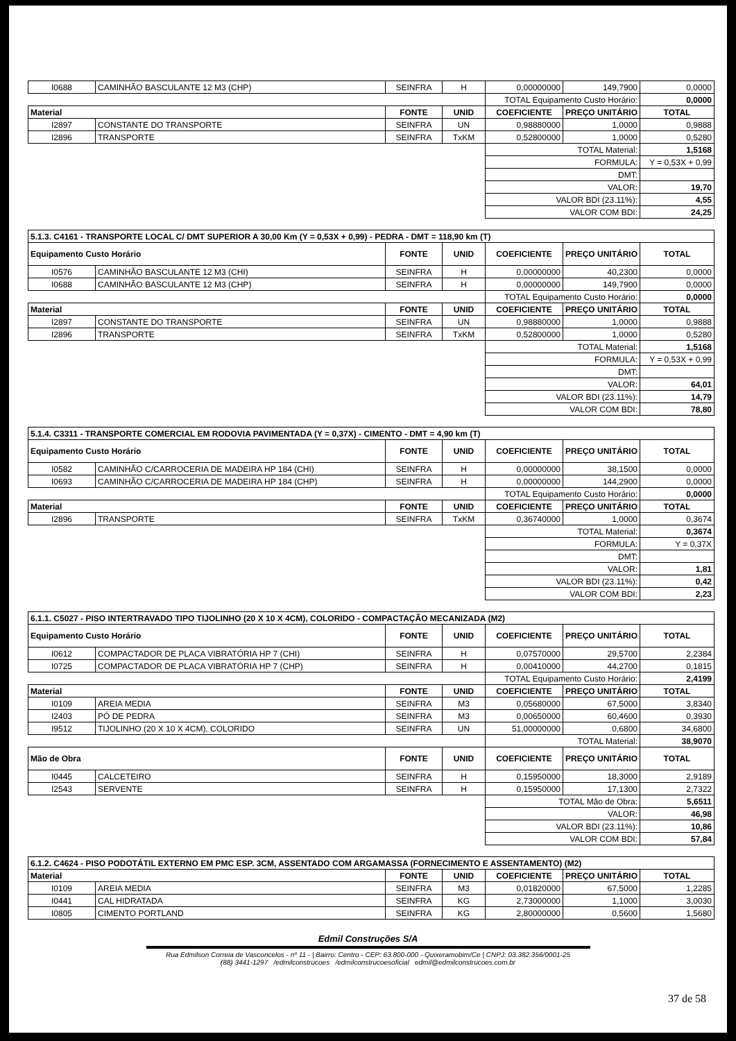| I0688 | CAMINHÃO BASCULANTE 12 M3 (CHP) | SEINFRA | H | 0,00000000 | 149,7900 | 0,0000 |
| | | | | TOTAL Equipamento Custo Horário: | | 0,0000 |
| Material | | FONTE | UNID | COEFICIENTE | PREÇO UNITÁRIO | TOTAL |
| I2897 | CONSTANTE DO TRANSPORTE | SEINFRA | UN | 0,98880000 | 1,0000 | 0,9888 |
| I2896 | TRANSPORTE | SEINFRA | TxKM | 0,52800000 | 1,0000 | 0,5280 |
| | | | | TOTAL Material: | | 1,5168 |
| | | | | FORMULA: | | Y = 0,53X + 0,99 |
| | | | | DMT: | | |
| | | | | VALOR: | | 19,70 |
| | | | | VALOR BDI (23.11%): | | 4,55 |
| | | | | VALOR COM BDI: | | 24,25 |
| 5.1.3. C4161 - TRANSPORTE LOCAL C/ DMT SUPERIOR A 30,00 Km (Y = 0,53X + 0,99) - PEDRA - DMT = 118,90 km (T) | | | | | | |
| Equipamento Custo Horário | | FONTE | UNID | COEFICIENTE | PREÇO UNITÁRIO | TOTAL |
| I0576 | CAMINHÃO BASCULANTE 12 M3 (CHI) | SEINFRA | H | 0,00000000 | 40,2300 | 0,0000 |
| I0688 | CAMINHÃO BASCULANTE 12 M3 (CHP) | SEINFRA | H | 0,00000000 | 149,7900 | 0,0000 |
| | | | | TOTAL Equipamento Custo Horário: | | 0,0000 |
| Material | | FONTE | UNID | COEFICIENTE | PREÇO UNITÁRIO | TOTAL |
| I2897 | CONSTANTE DO TRANSPORTE | SEINFRA | UN | 0,98880000 | 1,0000 | 0,9888 |
| I2896 | TRANSPORTE | SEINFRA | TxKM | 0,52800000 | 1,0000 | 0,5280 |
| | | | | TOTAL Material: | | 1,5168 |
| | | | | FORMULA: | | Y = 0,53X + 0,99 |
| | | | | DMT: | | |
| | | | | VALOR: | | 64,01 |
| | | | | VALOR BDI (23.11%): | | 14,79 |
| | | | | VALOR COM BDI: | | 78,80 |
| 5.1.4. C3311 - TRANSPORTE COMERCIAL EM RODOVIA PAVIMENTADA (Y = 0,37X) - CIMENTO - DMT = 4,90 km (T) | | | | | | |
| Equipamento Custo Horário | | FONTE | UNID | COEFICIENTE | PREÇO UNITÁRIO | TOTAL |
| I0582 | CAMINHÃO C/CARROCERIA DE MADEIRA HP 184 (CHI) | SEINFRA | H | 0,00000000 | 38,1500 | 0,0000 |
| I0693 | CAMINHÃO C/CARROCERIA DE MADEIRA HP 184 (CHP) | SEINFRA | H | 0,00000000 | 144,2900 | 0,0000 |
| | | | | TOTAL Equipamento Custo Horário: | | 0,0000 |
| Material | | FONTE | UNID | COEFICIENTE | PREÇO UNITÁRIO | TOTAL |
| I2896 | TRANSPORTE | SEINFRA | TxKM | 0,36740000 | 1,0000 | 0,3674 |
| | | | | TOTAL Material: | | 0,3674 |
| | | | | FORMULA: | | Y = 0,37X |
| | | | | DMT: | | |
| | | | | VALOR: | | 1,81 |
| | | | | VALOR BDI (23.11%): | | 0,42 |
| | | | | VALOR COM BDI: | | 2,23 |
| 6.1.1. C5027 - PISO INTERTRAVADO TIPO TIJOLINHO (20 X 10 X 4CM), COLORIDO - COMPACTAÇÃO MECANIZADA (M2) | | | | | | |
| Equipamento Custo Horário | | FONTE | UNID | COEFICIENTE | PREÇO UNITÁRIO | TOTAL |
| I0612 | COMPACTADOR DE PLACA VIBRATÓRIA HP 7 (CHI) | SEINFRA | H | 0,07570000 | 29,5700 | 2,2384 |
| I0725 | COMPACTADOR DE PLACA VIBRATÓRIA HP 7 (CHP) | SEINFRA | H | 0,00410000 | 44,2700 | 0,1815 |
| | | | | TOTAL Equipamento Custo Horário: | | 2,4199 |
| Material | | FONTE | UNID | COEFICIENTE | PREÇO UNITÁRIO | TOTAL |
| I0109 | AREIA MEDIA | SEINFRA | M3 | 0,05680000 | 67,5000 | 3,8340 |
| I2403 | PÓ DE PEDRA | SEINFRA | M3 | 0,00650000 | 60,4600 | 0,3930 |
| I9512 | TIJOLINHO (20 X 10 X 4CM), COLORIDO | SEINFRA | UN | 51,00000000 | 0,6800 | 34,6800 |
| | | | | TOTAL Material: | | 38,9070 |
| Mão de Obra | | FONTE | UNID | COEFICIENTE | PREÇO UNITÁRIO | TOTAL |
| I0445 | CALCETEIRO | SEINFRA | H | 0,15950000 | 18,3000 | 2,9189 |
| I2543 | SERVENTE | SEINFRA | H | 0,15950000 | 17,1300 | 2,7322 |
| | | | | TOTAL Mão de Obra: | | 5,6511 |
| | | | | VALOR: | | 46,98 |
| | | | | VALOR BDI (23.11%): | | 10,86 |
| | | | | VALOR COM BDI: | | 57,84 |
| 6.1.2. C4624 - PISO PODOTÁTIL EXTERNO EM PMC ESP. 3CM, ASSENTADO COM ARGAMASSA (FORNECIMENTO E ASSENTAMENTO) (M2) | | | | | | |
| Material | | FONTE | UNID | COEFICIENTE | PREÇO UNITÁRIO | TOTAL |
| I0109 | AREIA MEDIA | SEINFRA | M3 | 0,01820000 | 67,5000 | 1,2285 |
| I0441 | CAL HIDRATADA | SEINFRA | KG | 2,73000000 | 1,1000 | 3,0030 |
| I0805 | CIMENTO PORTLAND | SEINFRA | KG | 2,80000000 | 0,5600 | 1,5680 |
Edmil Construções S/A
Rua Edmilson Correia de Vasconcelos - nº 11 - | Bairro: Centro - CEP: 63.800-000 - Quixeramobim/Ce | CNPJ: 03.382.356/0001-25
(88) 3441-1297 /edmilconstrucoes /edmilconstrucoesoficial edmil@edmilconstrucoes.com.br
37 de 58